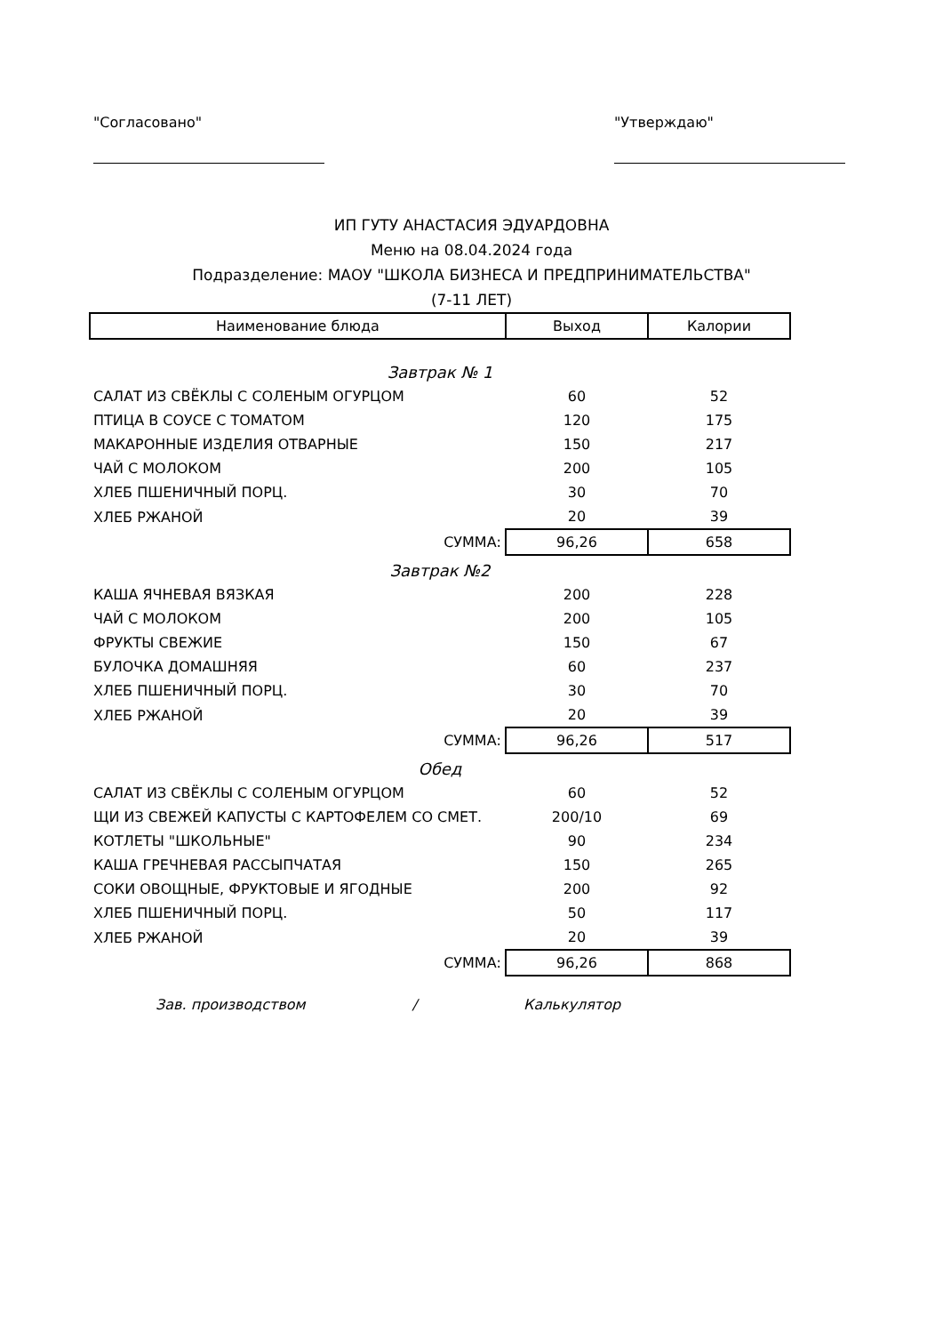"Согласовано" "Утверждаю"
ИП ГУТУ АНАСТАСИЯ ЭДУАРДОВНА
Меню на 08.04.2024 года
Подразделение: МАОУ "ШКОЛА БИЗНЕСА И ПРЕДПРИНИМАТЕЛЬСТВА"
(7-11 ЛЕТ)
| Наименование блюда | Выход | Калории |
| --- | --- | --- |
| Завтрак № 1 | | |
| САЛАТ ИЗ СВЁКЛЫ С СОЛЕНЫМ ОГУРЦОМ | 60 | 52 |
| ПТИЦА В СОУСЕ С ТОМАТОМ | 120 | 175 |
| МАКАРОННЫЕ ИЗДЕЛИЯ ОТВАРНЫЕ | 150 | 217 |
| ЧАЙ С МОЛОКОМ | 200 | 105 |
| ХЛЕБ ПШЕНИЧНЫЙ ПОРЦ. | 30 | 70 |
| ХЛЕБ РЖАНОЙ | 20 | 39 |
| СУММА: | 96,26 | 658 |
| Завтрак №2 | | |
| КАША ЯЧНЕВАЯ ВЯЗКАЯ | 200 | 228 |
| ЧАЙ С МОЛОКОМ | 200 | 105 |
| ФРУКТЫ СВЕЖИЕ | 150 | 67 |
| БУЛОЧКА ДОМАШНЯЯ | 60 | 237 |
| ХЛЕБ ПШЕНИЧНЫЙ ПОРЦ. | 30 | 70 |
| ХЛЕБ РЖАНОЙ | 20 | 39 |
| СУММА: | 96,26 | 517 |
| Обед | | |
| САЛАТ ИЗ СВЁКЛЫ С СОЛЕНЫМ ОГУРЦОМ | 60 | 52 |
| ЩИ ИЗ СВЕЖЕЙ КАПУСТЫ С КАРТОФЕЛЕМ СО СМЕТ. | 200/10 | 69 |
| КОТЛЕТЫ "ШКОЛЬНЫЕ" | 90 | 234 |
| КАША ГРЕЧНЕВАЯ РАССЫПЧАТАЯ | 150 | 265 |
| СОКИ ОВОЩНЫЕ, ФРУКТОВЫЕ И ЯГОДНЫЕ | 200 | 92 |
| ХЛЕБ ПШЕНИЧНЫЙ ПОРЦ. | 50 | 117 |
| ХЛЕБ РЖАНОЙ | 20 | 39 |
| СУММА: | 96,26 | 868 |
Зав. производством / Калькулятор